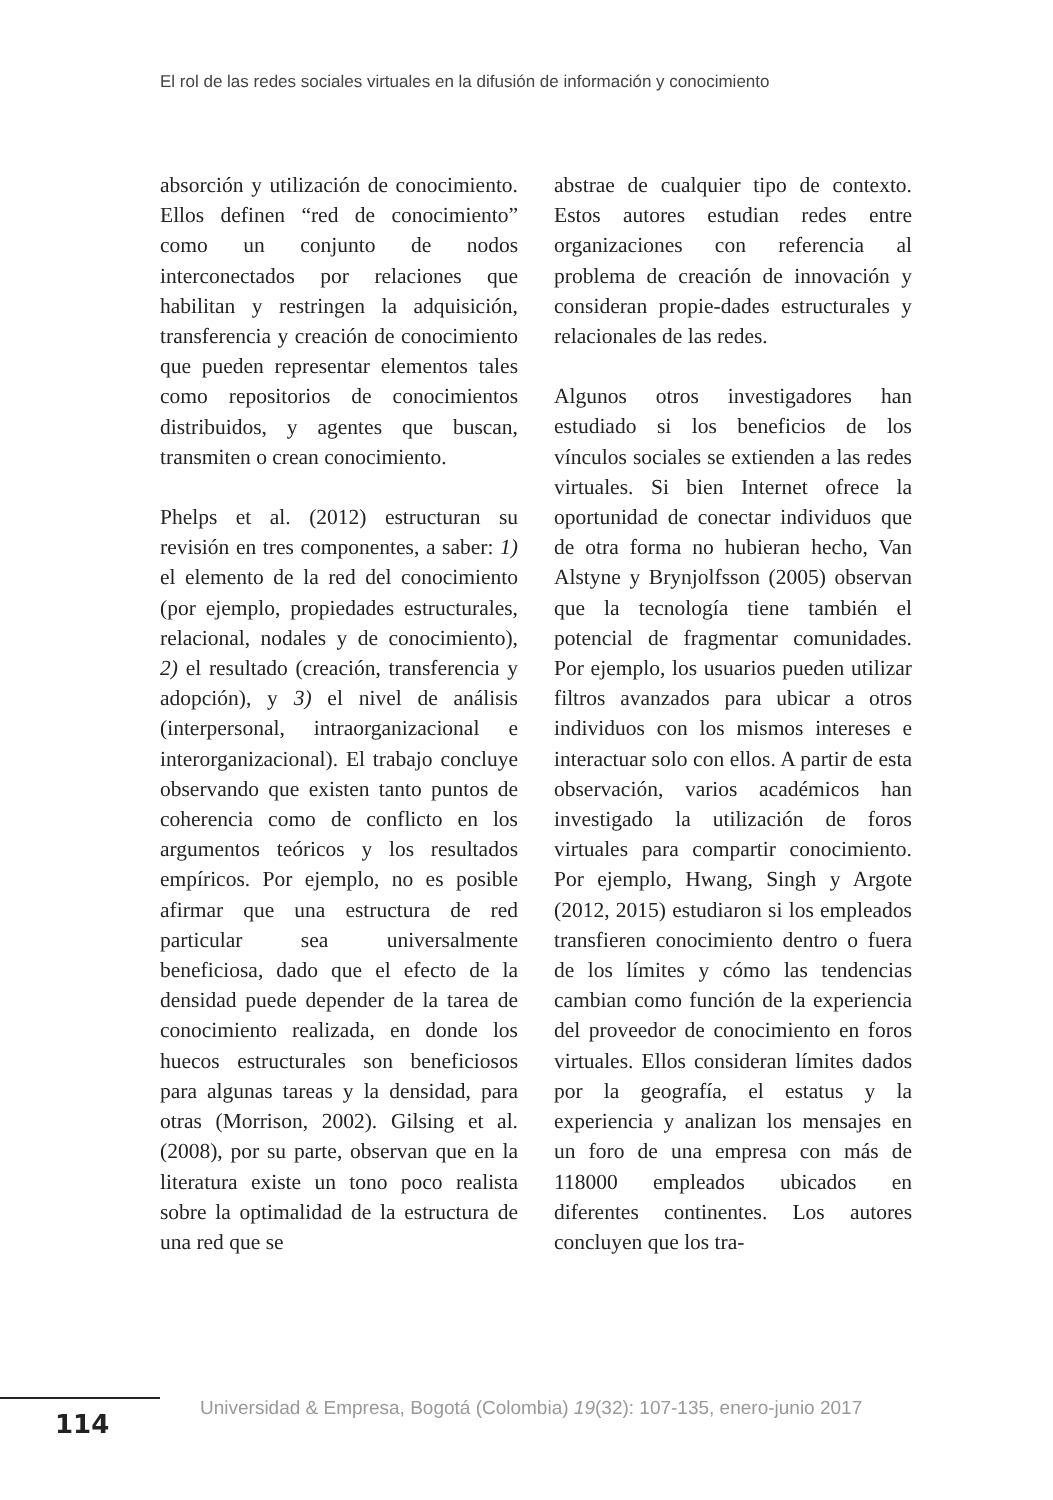El rol de las redes sociales virtuales en la difusión de información y conocimiento
absorción y utilización de conocimiento. Ellos definen “red de conocimiento” como un conjunto de nodos interconectados por relaciones que habilitan y restringen la adquisición, transferencia y creación de conocimiento que pueden representar elementos tales como repositorios de conocimientos distribuidos, y agentes que buscan, transmiten o crean conocimiento.
Phelps et al. (2012) estructuran su revisión en tres componentes, a saber: 1) el elemento de la red del conocimiento (por ejemplo, propiedades estructurales, relacional, nodales y de conocimiento), 2) el resultado (creación, transferencia y adopción), y 3) el nivel de análisis (interpersonal, intraorganizacional e interorganizacional). El trabajo concluye observando que existen tanto puntos de coherencia como de conflicto en los argumentos teóricos y los resultados empíricos. Por ejemplo, no es posible afirmar que una estructura de red particular sea universalmente beneficiosa, dado que el efecto de la densidad puede depender de la tarea de conocimiento realizada, en donde los huecos estructurales son beneficiosos para algunas tareas y la densidad, para otras (Morrison, 2002). Gilsing et al. (2008), por su parte, observan que en la literatura existe un tono poco realista sobre la optimalidad de la estructura de una red que se
abstrae de cualquier tipo de contexto. Estos autores estudian redes entre organizaciones con referencia al problema de creación de innovación y consideran propie-dades estructurales y relacionales de las redes.
Algunos otros investigadores han estudiado si los beneficios de los vínculos sociales se extienden a las redes virtuales. Si bien Internet ofrece la oportunidad de conectar individuos que de otra forma no hubieran hecho, Van Alstyne y Brynjolfsson (2005) observan que la tecnología tiene también el potencial de fragmentar comunidades. Por ejemplo, los usuarios pueden utilizar filtros avanzados para ubicar a otros individuos con los mismos intereses e interactuar solo con ellos. A partir de esta observación, varios académicos han investigado la utilización de foros virtuales para compartir conocimiento. Por ejemplo, Hwang, Singh y Argote (2012, 2015) estudiaron si los empleados transfieren conocimiento dentro o fuera de los límites y cómo las tendencias cambian como función de la experiencia del proveedor de conocimiento en foros virtuales. Ellos consideran límites dados por la geografía, el estatus y la experiencia y analizan los mensajes en un foro de una empresa con más de 118000 empleados ubicados en diferentes continentes. Los autores concluyen que los tra-
114
Universidad & Empresa, Bogotá (Colombia) 19(32): 107-135, enero-junio 2017